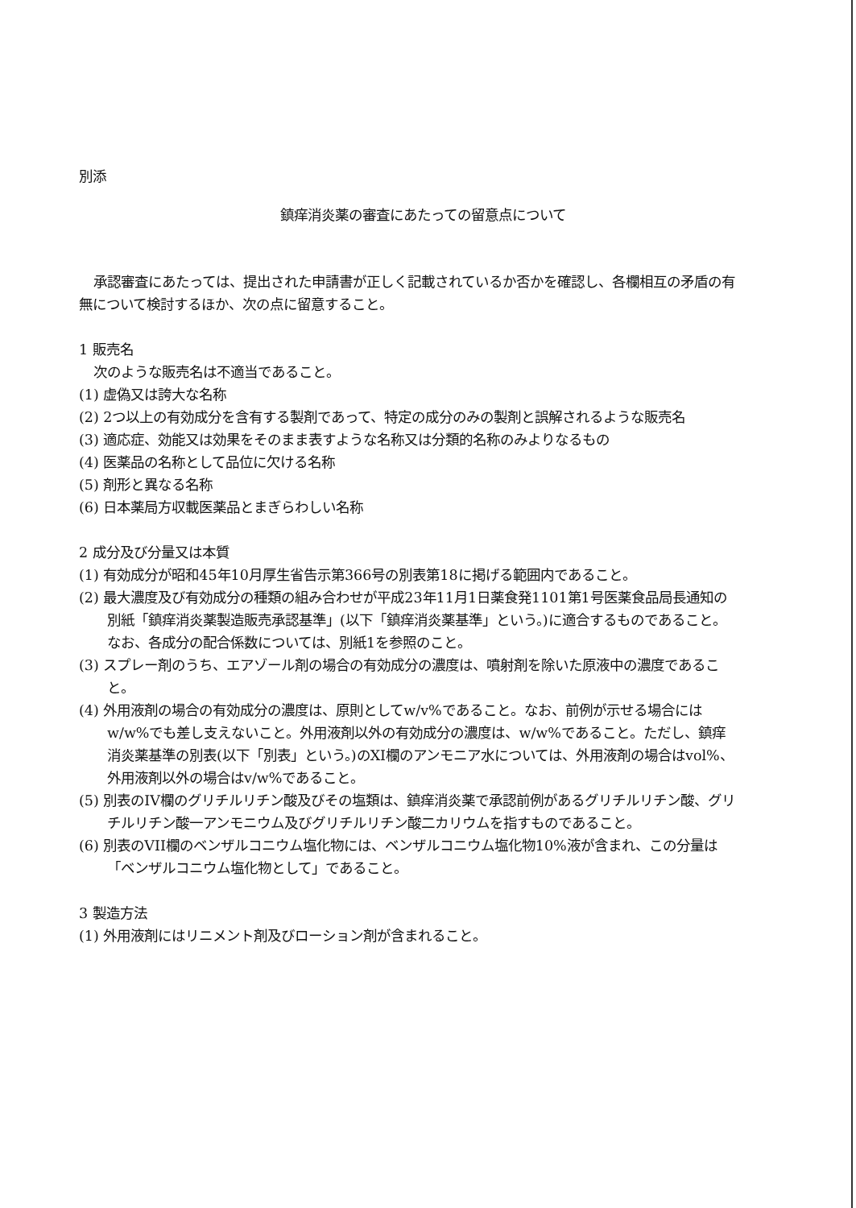別添
鎮痒消炎薬の審査にあたっての留意点について
承認審査にあたっては、提出された申請書が正しく記載されているか否かを確認し、各欄相互の矛盾の有無について検討するほか、次の点に留意すること。
1 販売名
次のような販売名は不適当であること。
(1) 虚偽又は誇大な名称
(2) 2つ以上の有効成分を含有する製剤であって、特定の成分のみの製剤と誤解されるような販売名
(3) 適応症、効能又は効果をそのまま表すような名称又は分類的名称のみよりなるもの
(4) 医薬品の名称として品位に欠ける名称
(5) 剤形と異なる名称
(6) 日本薬局方収載医薬品とまぎらわしい名称
2 成分及び分量又は本質
(1) 有効成分が昭和45年10月厚生省告示第366号の別表第18に掲げる範囲内であること。
(2) 最大濃度及び有効成分の種類の組み合わせが平成23年11月1日薬食発1101第1号医薬食品局長通知の別紙「鎮痒消炎薬製造販売承認基準」(以下「鎮痒消炎薬基準」という。)に適合するものであること。なお、各成分の配合係数については、別紙1を参照のこと。
(3) スプレー剤のうち、エアゾール剤の場合の有効成分の濃度は、噴射剤を除いた原液中の濃度であること。
(4) 外用液剤の場合の有効成分の濃度は、原則としてw/v%であること。なお、前例が示せる場合にはw/w%でも差し支えないこと。外用液剤以外の有効成分の濃度は、w/w%であること。ただし、鎮痒消炎薬基準の別表(以下「別表」という。)のXI欄のアンモニア水については、外用液剤の場合はvol%、外用液剤以外の場合はv/w%であること。
(5) 別表のIV欄のグリチルリチン酸及びその塩類は、鎮痒消炎薬で承認前例があるグリチルリチン酸、グリチルリチン酸一アンモニウム及びグリチルリチン酸二カリウムを指すものであること。
(6) 別表のVII欄のベンザルコニウム塩化物には、ベンザルコニウム塩化物10%液が含まれ、この分量は「ベンザルコニウム塩化物として」であること。
3 製造方法
(1) 外用液剤にはリニメント剤及びローション剤が含まれること。